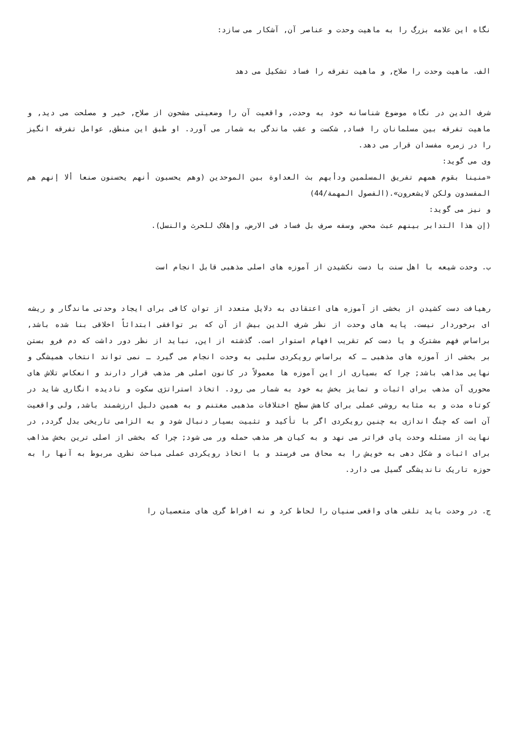نگاه این علامه بزرگ را به ماهیت وحدت و عناصر آن, آشکار می سازد:
الف. ماهیت وحدت را صلاح, و ماهیت تفرقه را فساد تشکیل می دهد
شرف الدین در نگاه موضوع شناسانه خود به وحدت, واقعیت آن را وضعیتی مشحون از صلاح, خیر و مصلحت می دید, و ماهیت تفرقه بین مسلمانان را فساد, شکست و عقب ماندگی به شمار می آورد. او طبق این منطق, عوامل تفرقه انگیز را در زمره مفسدان قرار می دهد.
وی می گوید:
«منینا بقوم همهم تفریق المسلمین ودأبهم بث العداوة بین الموحدین (وهم یحسبون أنهم یحسنون صنعا ألا إنهم هم المفسدون ولکن لایشعرون».(الفصول المهمة/44)
و نیز می گوید:
(إن هذا التدابر بینهم عبث محض, وسفه صرف بل فساد فی الارض, وإهلاک للحرث والنسل).
ب. وحدت شیعه با اهل سنت با دست نکشیدن از آموزه های اصلی مذهبی قابل انجام است
رهیافت دست کشیدن از بخشی از آموزه های اعتقادی به دلایل متعدد از توان کافی برای ایجاد وحدتی ماندگار و ریشه ای برخوردار نیست. پایه های وحدت از نظر شرف الدین بیش از آن که بر توافقی ابتدائاً اخلاقی بنا شده باشد, براساس فهم مشترک و یا دست کم تقریب افهام استوار است. گذشته از این, نباید از نظر دور داشت که دم فرو بستن بر بخشی از آموزه های مذهبی ـ که براساس رویکردی سلبی به وحدت انجام می گیرد ـ نمی تواند انتخاب همیشگی و نهایی مذاهب باشد; چرا که بسیاری از این آموزه ها معمولاً در کانون اصلی هر مذهب قرار دارند و انعکاس تلاش های محوری آن مذهب برای اثبات و تمایز بخش به خود به شمار می رود. اتخاذ استراتژی سکوت و نادیده انگاری شاید در کوتاه مدت و به مثابه روشی عملی برای کاهش سطح اختلافات مذهبی مغتنم و به همین دلیل ارزشمند باشد, ولی واقعیت آن است که چنگ اندازی به چنین رویکردی اگر با تأکید و تثبیت بسیار دنبال شود و به الزامی تاریخی بدل گردد, در نهایت از مسئله وحدت پای فراتر می نهد و به کیان هر مذهب حمله ور می شود; چرا که بخشی از اصلی ترین بخش مذاهب برای اثبات و شکل دهی به خویش را به محاق می فرستد و با اتخاذ رویکردی عملی مباحث نظری مربوط به آنها را به حوزه تاریک ناندیشگی گسیل می دارد.
ج. در وحدت باید تلقی های واقعی سنیان را لحاظ کرد و نه افراط گری های متعصبان را